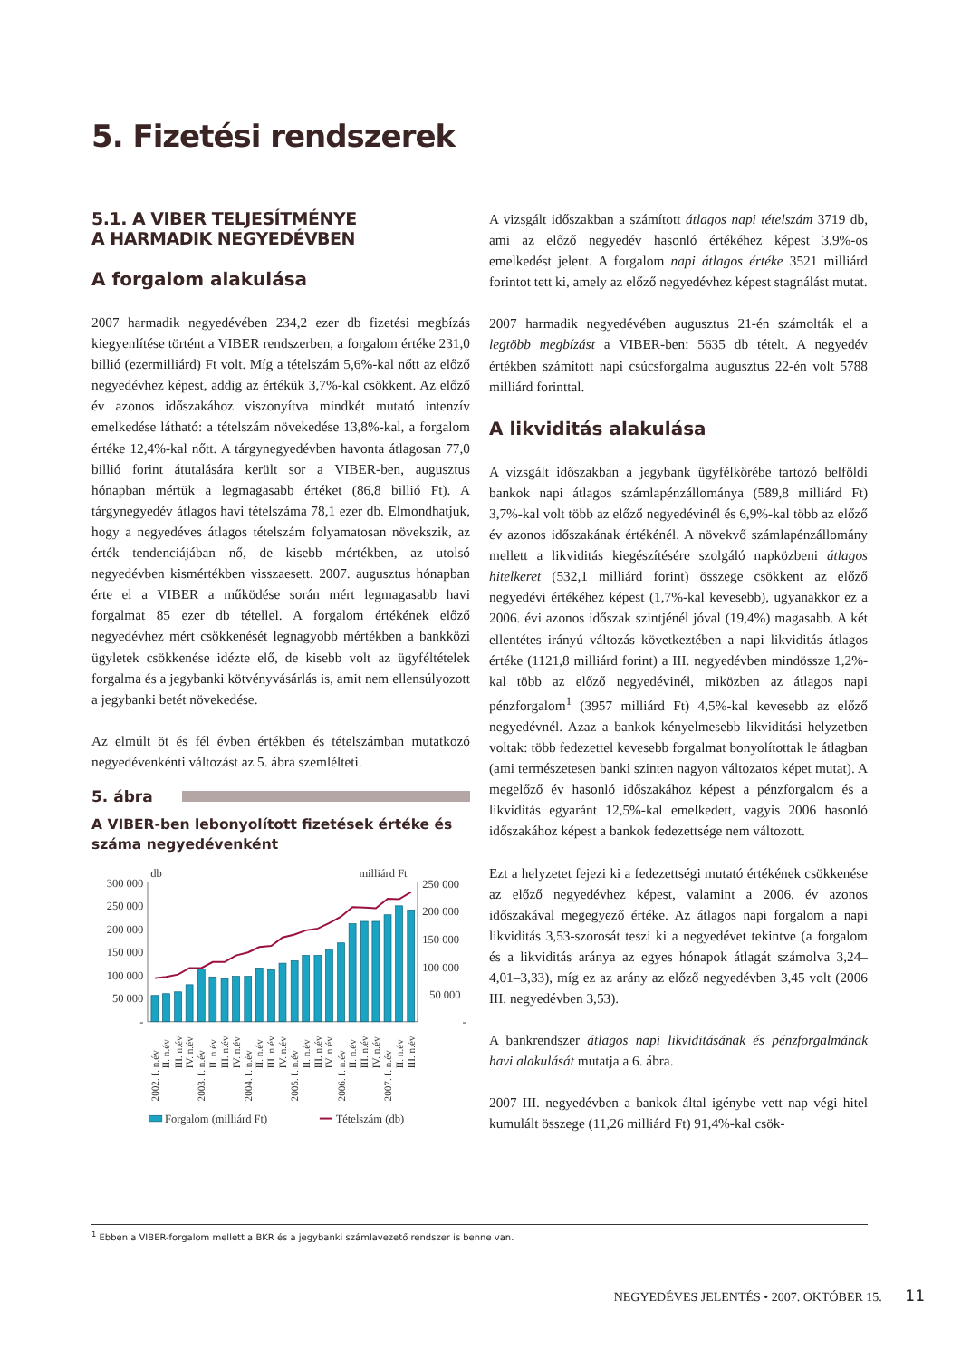5. Fizetési rendszerek
5.1. A VIBER TELJESÍTMÉNYE
A HARMADIK NEGYEDÉVBEN
A forgalom alakulása
2007 harmadik negyedévében 234,2 ezer db fizetési megbízás kiegyenlítése történt a VIBER rendszerben, a forgalom értéke 231,0 billió (ezermilliárd) Ft volt. Míg a tételszám 5,6%-kal nőtt az előző negyedévhez képest, addig az értékük 3,7%-kal csökkent. Az előző év azonos időszakához viszonyítva mindkét mutató intenzív emelkedése látható: a tételszám növekedése 13,8%-kal, a forgalom értéke 12,4%-kal nőtt. A tárgynegyedévben havonta átlagosan 77,0 billió forint átutalására került sor a VIBER-ben, augusztus hónapban mértük a legmagasabb értéket (86,8 billió Ft). A tárgynegyedév átlagos havi tételszáma 78,1 ezer db. Elmondhatjuk, hogy a negyedéves átlagos tételszám folyamatosan növekszik, az érték tendenciájában nő, de kisebb mértékben, az utolsó negyedévben kismértékben visszaesett. 2007. augusztus hónapban érte el a VIBER a működése során mért legmagasabb havi forgalmat 85 ezer db tétellel. A forgalom értékének előző negyedévhez mért csökkenését legnagyobb mértékben a bankközi ügyletek csökkenése idézte elő, de kisebb volt az ügyféltételek forgalma és a jegybanki kötvényvásárlás is, amit nem ellensúlyozott a jegybanki betét növekedése.
Az elmúlt öt és fél évben értékben és tételszámban mutatkozó negyedévenkénti változást az 5. ábra szemlélteti.
5. ábra
A VIBER-ben lebonyolított fizetések értéke és száma negyedévenként
db
milliárd Ft
300 000
250 000
200 000
150 000
100 000
50 000
-
250 000
200 000
150 000
100 000
50 000
-
2002. I. n.év
II. n.év
III. n.év
IV. n.év
2003. I. n.év
II. n.év
III. n.év
IV. n.év
2004. I. n.év
II. n.év
III. n.év
IV. n.év
2005. I. n.év
II. n.év
III. n.év
IV. n.év
2006. I. n.év
II. n.év
III. n.év
IV. n.év
2007. I. n.év
II. n.év
III. n.év
Forgalom (milliárd Ft)
Tételszám (db)
A vizsgált időszakban a számított átlagos napi tételszám 3719 db, ami az előző negyedév hasonló értékéhez képest 3,9%-os emelkedést jelent. A forgalom napi átlagos értéke 3521 milliárd forintot tett ki, amely az előző negyedévhez képest stagnálást mutat.
2007 harmadik negyedévében augusztus 21-én számolták el a legtöbb megbízást a VIBER-ben: 5635 db tételt. A negyedév értékben számított napi csúcsforgalma augusztus 22-én volt 5788 milliárd forinttal.
A likviditás alakulása
A vizsgált időszakban a jegybank ügyfélkörébe tartozó belföldi bankok napi átlagos számlapénzállománya (589,8 milliárd Ft) 3,7%-kal volt több az előző negyedévinél és 6,9%-kal több az előző év azonos időszakának értékénél. A növekvő számlapénzállomány mellett a likviditás kiegészítésére szolgáló napközbeni átlagos hitelkeret (532,1 milliárd forint) összege csökkent az előző negyedévi értékéhez képest (1,7%-kal kevesebb), ugyanakkor ez a 2006. évi azonos időszak szintjénél jóval (19,4%) magasabb. A két ellentétes irányú változás következtében a napi likviditás átlagos értéke (1121,8 milliárd forint) a III. negyedévben mindössze 1,2%-kal több az előző negyedévinél, miközben az átlagos napi pénzforgalom<sup>1</sup> (3957 milliárd Ft) 4,5%-kal kevesebb az előző negyedévnél. Azaz a bankok kényelmesebb likviditási helyzetben voltak: több fedezettel kevesebb forgalmat bonyolítottak le átlagban (ami természetesen banki szinten nagyon változatos képet mutat). A megelőző év hasonló időszakához képest a pénzforgalom és a likviditás egyaránt 12,5%-kal emelkedett, vagyis 2006 hasonló időszakához képest a bankok fedezettsége nem változott.
Ezt a helyzetet fejezi ki a fedezettségi mutató értékének csökkenése az előző negyedévhez képest, valamint a 2006. év azonos időszakával megegyező értéke. Az átlagos napi forgalom a napi likviditás 3,53-szorosát teszi ki a negyedévet tekintve (a forgalom és a likviditás aránya az egyes hónapok átlagát számolva 3,24–4,01–3,33), míg ez az arány az előző negyedévben 3,45 volt (2006 III. negyedévben 3,53).
A bankrendszer átlagos napi likviditásának és pénzforgalmának havi alakulását mutatja a 6. ábra.
2007 III. negyedévben a bankok által igénybe vett nap végi hitel kumulált összege (11,26 milliárd Ft) 91,4%-kal csök-
<sup>1</sup> Ebben a VIBER-forgalom mellett a BKR és a jegybanki számlavezető rendszer is benne van.
NEGYEDÉVES JELENTÉS • 2007. OKTÓBER 15. 11